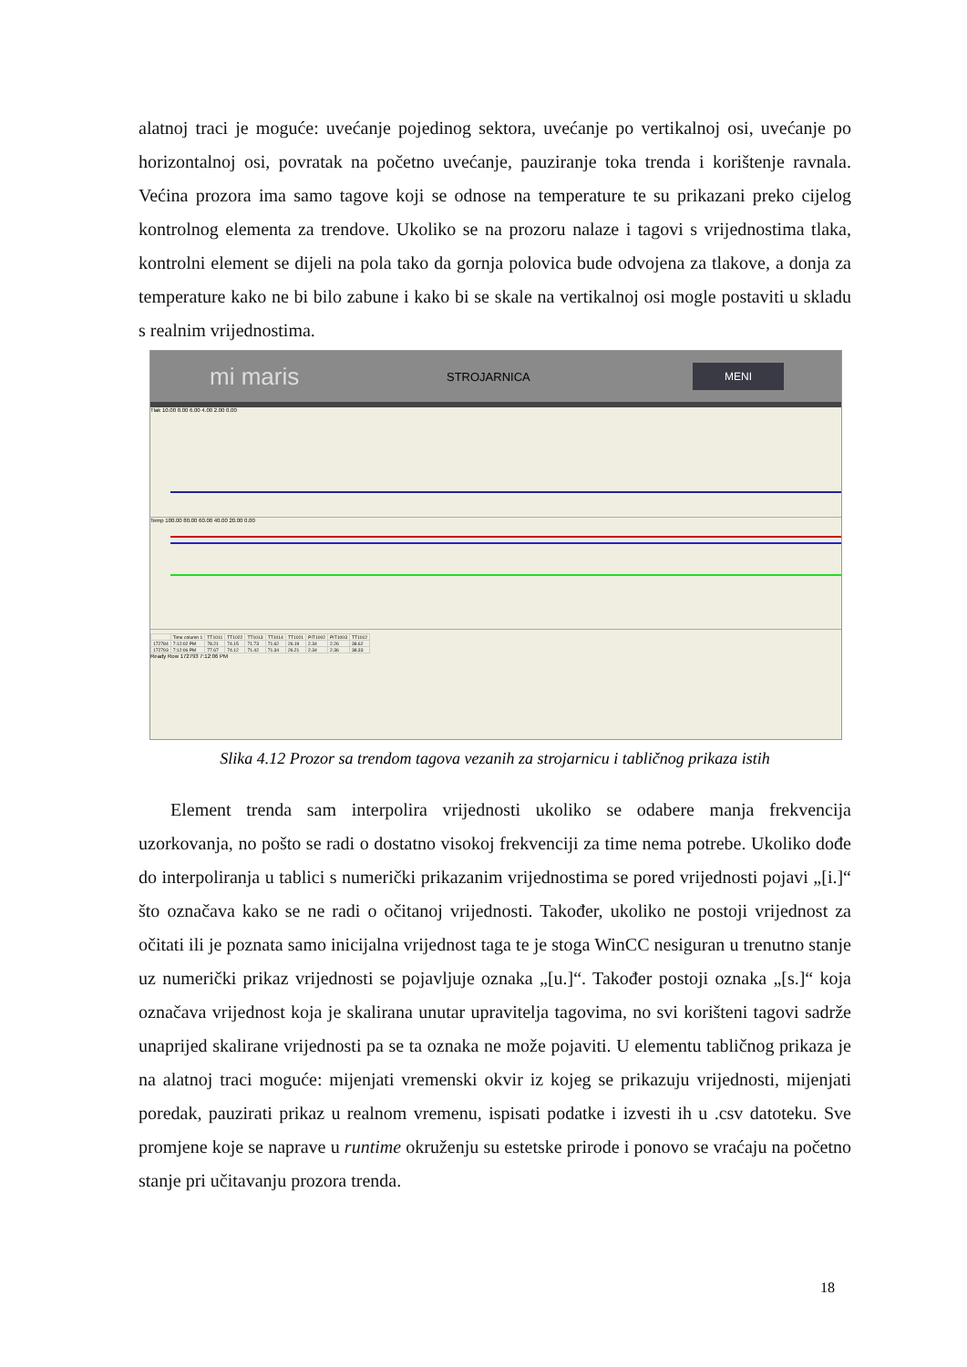alatnoj traci je moguće: uvećanje pojedinog sektora, uvećanje po vertikalnoj osi, uvećanje po horizontalnoj osi, povratak na početno uvećanje, pauziranje toka trenda i korištenje ravnala. Većina prozora ima samo tagove koji se odnose na temperature te su prikazani preko cijelog kontrolnog elementa za trendove. Ukoliko se na prozoru nalaze i tagovi s vrijednostima tlaka, kontrolni element se dijeli na pola tako da gornja polovica bude odvojena za tlakove, a donja za temperature kako ne bi bilo zabune i kako bi se skale na vertikalnoj osi mogle postaviti u skladu s realnim vrijednostima.
mi maris STROJARNICA MENI
Tlak 10.00 8.00 6.00 4.00 2.00 0.00
Temp 100.00 80.00 60.00 40.00 20.00 0.00
| | Time column 1 | TT1011 | TT1022 | TT1013 | TT1014 | TT1021 | PIT1002 | PIT1003 | TT1012 |
| --- | --- | --- | --- | --- | --- | --- | --- | --- | --- |
| 172784 | 7:12:02 PM | 78.21 | 74.15 | 71.73 | 71.62 | 26.19 | 2.34 | 2.26 | 38.62 |
| 172793 | 7:12:06 PM | 77.67 | 74.12 | 71.42 | 71.34 | 26.21 | 2.34 | 2.36 | 38.33 |
Ready Row 172793 7:12:06 PM
Slika 4.12 Prozor sa trendom tagova vezanih za strojarnicu i tabličnog prikaza istih
Element trenda sam interpolira vrijednosti ukoliko se odabere manja frekvencija uzorkovanja, no pošto se radi o dostatno visokoj frekvenciji za time nema potrebe. Ukoliko dođe do interpoliranja u tablici s numerički prikazanim vrijednostima se pored vrijednosti pojavi „[i.]“ što označava kako se ne radi o očitanoj vrijednosti. Također, ukoliko ne postoji vrijednost za očitati ili je poznata samo inicijalna vrijednost taga te je stoga WinCC nesiguran u trenutno stanje uz numerički prikaz vrijednosti se pojavljuje oznaka „[u.]“. Također postoji oznaka „[s.]“ koja označava vrijednost koja je skalirana unutar upravitelja tagovima, no svi korišteni tagovi sadrže unaprijed skalirane vrijednosti pa se ta oznaka ne može pojaviti. U elementu tabličnog prikaza je na alatnoj traci moguće: mijenjati vremenski okvir iz kojeg se prikazuju vrijednosti, mijenjati poredak, pauzirati prikaz u realnom vremenu, ispisati podatke i izvesti ih u .csv datoteku. Sve promjene koje se naprave u runtime okruženju su estetske prirode i ponovo se vraćaju na početno stanje pri učitavanju prozora trenda.
18